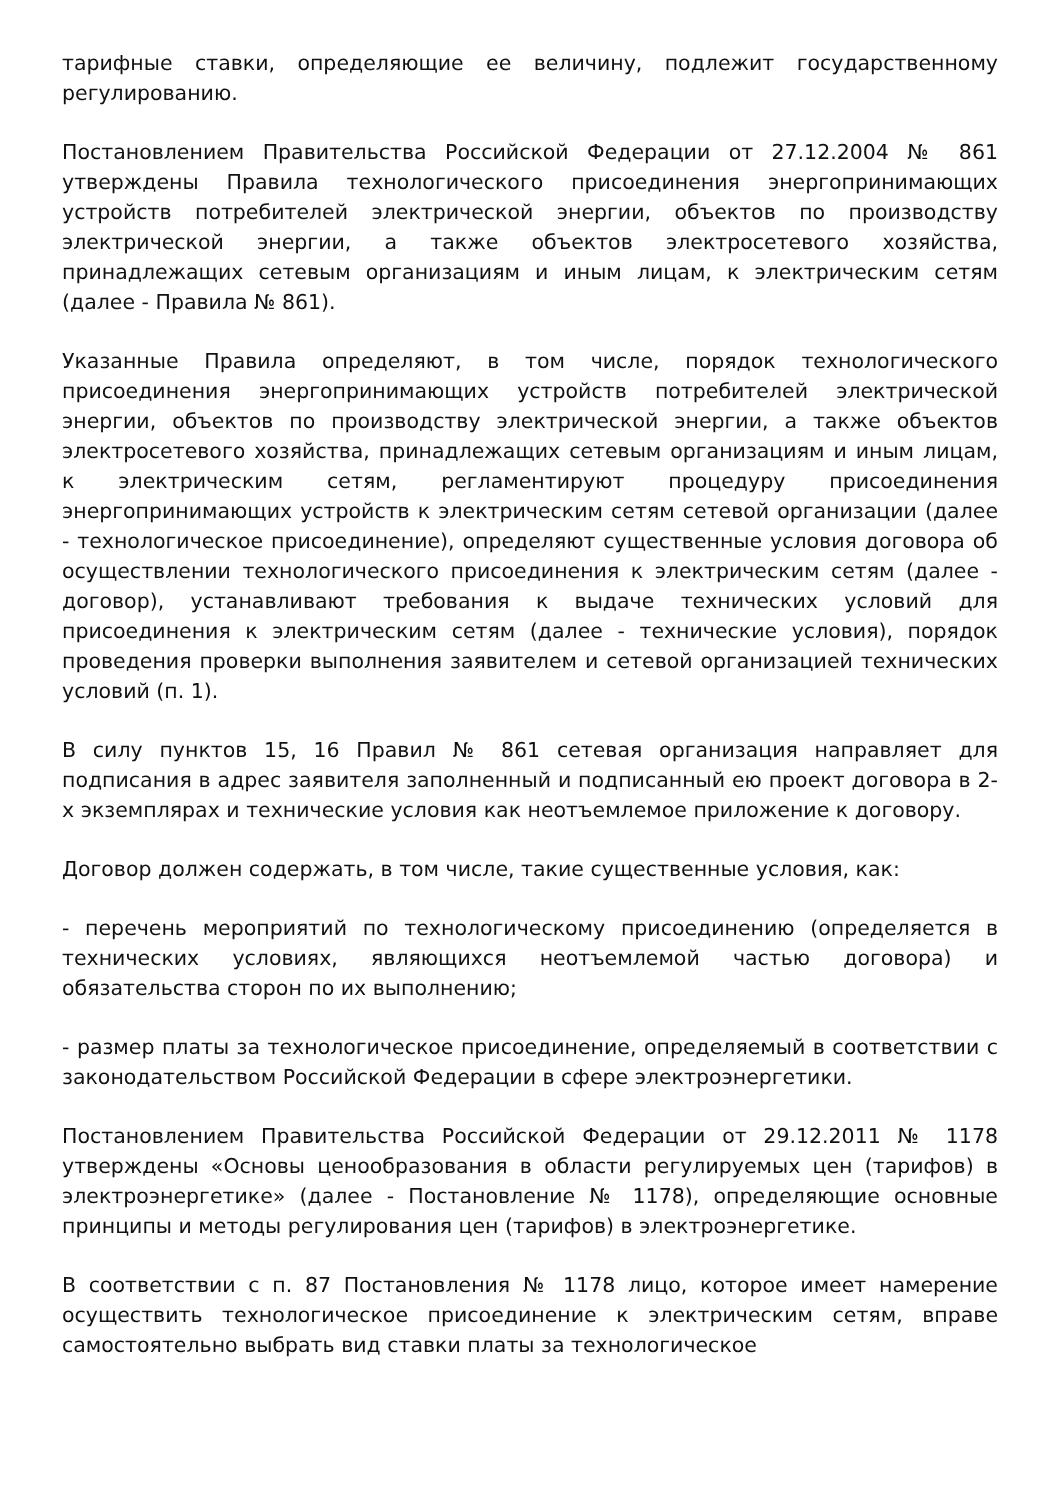тарифные ставки, определяющие ее величину, подлежит государственному регулированию.
Постановлением Правительства Российской Федерации от 27.12.2004 № 861 утверждены Правила технологического присоединения энергопринимающих устройств потребителей электрической энергии, объектов по производству электрической энергии, а также объектов электросетевого хозяйства, принадлежащих сетевым организациям и иным лицам, к электрическим сетям (далее - Правила № 861).
Указанные Правила определяют, в том числе, порядок технологического присоединения энергопринимающих устройств потребителей электрической энергии, объектов по производству электрической энергии, а также объектов электросетевого хозяйства, принадлежащих сетевым организациям и иным лицам, к электрическим сетям, регламентируют процедуру присоединения энергопринимающих устройств к электрическим сетям сетевой организации (далее - технологическое присоединение), определяют существенные условия договора об осуществлении технологического присоединения к электрическим сетям (далее - договор), устанавливают требования к выдаче технических условий для присоединения к электрическим сетям (далее - технические условия), порядок проведения проверки выполнения заявителем и сетевой организацией технических условий (п. 1).
В силу пунктов 15, 16 Правил № 861 сетевая организация направляет для подписания в адрес заявителя заполненный и подписанный ею проект договора в 2-х экземплярах и технические условия как неотъемлемое приложение к договору.
Договор должен содержать, в том числе, такие существенные условия, как:
- перечень мероприятий по технологическому присоединению (определяется в технических условиях, являющихся неотъемлемой частью договора) и обязательства сторон по их выполнению;
- размер платы за технологическое присоединение, определяемый в соответствии с законодательством Российской Федерации в сфере электроэнергетики.
Постановлением Правительства Российской Федерации от 29.12.2011 № 1178 утверждены «Основы ценообразования в области регулируемых цен (тарифов) в электроэнергетике» (далее - Постановление № 1178), определяющие основные принципы и методы регулирования цен (тарифов) в электроэнергетике.
В соответствии с п. 87 Постановления № 1178 лицо, которое имеет намерение осуществить технологическое присоединение к электрическим сетям, вправе самостоятельно выбрать вид ставки платы за технологическое